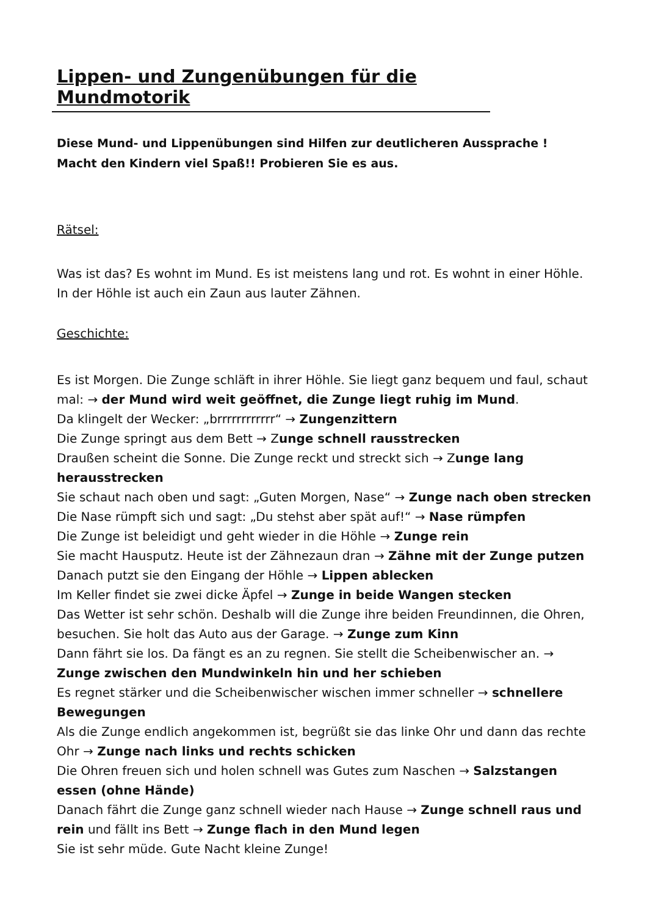Lippen- und Zungenübungen für die Mundmotorik
Diese Mund- und Lippenübungen sind Hilfen zur deutlicheren Aussprache !
Macht den Kindern viel Spaß!! Probieren Sie es aus.
Rätsel:
Was ist das? Es wohnt im Mund. Es ist meistens lang und rot. Es wohnt in einer Höhle. In der Höhle ist auch ein Zaun aus lauter Zähnen.
Geschichte:
Es ist Morgen. Die Zunge schläft in ihrer Höhle. Sie liegt ganz bequem und faul, schaut mal: → der Mund wird weit geöffnet, die Zunge liegt ruhig im Mund.
Da klingelt der Wecker: „brrrrrrrrrrrr“ → Zungenzittern
Die Zunge springt aus dem Bett → Zunge schnell rausstrecken
Draußen scheint die Sonne. Die Zunge reckt und streckt sich → Zunge lang herausstrecken
Sie schaut nach oben und sagt: „Guten Morgen, Nase“ → Zunge nach oben strecken
Die Nase rümpft sich und sagt: „Du stehst aber spät auf!“ → Nase rümpfen
Die Zunge ist beleidigt und geht wieder in die Höhle → Zunge rein
Sie macht Hausputz. Heute ist der Zähnezaun dran → Zähne mit der Zunge putzen
Danach putzt sie den Eingang der Höhle → Lippen ablecken
Im Keller findet sie zwei dicke Äpfel → Zunge in beide Wangen stecken
Das Wetter ist sehr schön. Deshalb will die Zunge ihre beiden Freundinnen, die Ohren, besuchen. Sie holt das Auto aus der Garage. → Zunge zum Kinn
Dann fährt sie los. Da fängt es an zu regnen. Sie stellt die Scheibenwischer an. → Zunge zwischen den Mundwinkeln hin und her schieben
Es regnet stärker und die Scheibenwischer wischen immer schneller → schnellere Bewegungen
Als die Zunge endlich angekommen ist, begrüßt sie das linke Ohr und dann das rechte Ohr → Zunge nach links und rechts schicken
Die Ohren freuen sich und holen schnell was Gutes zum Naschen → Salzstangen essen (ohne Hände)
Danach fährt die Zunge ganz schnell wieder nach Hause → Zunge schnell raus und rein und fällt ins Bett → Zunge flach in den Mund legen
Sie ist sehr müde. Gute Nacht kleine Zunge!